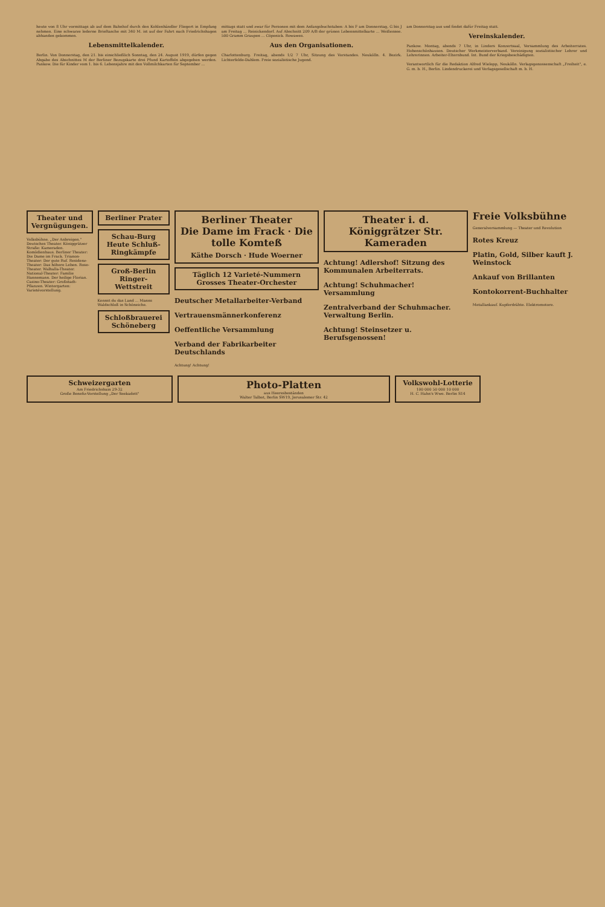heute von 8 Uhr vormittags ab auf dem Bahnhof durch den Kohlenhändler Fliegert in Empfang nehmen. Eine schwarze lederne Brieftasche mit 340 M. ist auf der Fahrt nach Friedrichshagen abhanden gekommen.
Lebensmittelkalender.
Berlin. Von Donnerstag, den 21. bis einschließlich Sonntag, den 24. August 1919, dürfen gegen Abgabe des Abschnittes M der Berliner Bezugskarte drei Pfund Kartoffeln abgegeben werden. Pankow. Die für Kinder vom 1. bis 6. Lebensjahre mit den Vollmilchkarten für September ...
mittags statt und zwar für Personen mit dem Anfangsbuchstaben: A bis F am Donnerstag, G bis J am Freitag ... Reinickendorf. Auf Abschnitt 209 A/B der grünen Lebensmittelkarte ... Weißensee. 500 Gramm Graupen ... Cöpenick. Rowawes.
Aus den Organisationen.
Charlottenburg. Freitag, abends 1/2 7 Uhr, Sitzung des Vorstandes. Neukölln. 4. Bezirk. Lichterfelde-Dahlem. Freie sozialistische Jugend.
am Donnerstag aus und findet dafür Freitag statt.
Vereinskalender.
Pankow. Montag, abends 7 Uhr, in Linders Konzertsaal, Versammlung des Arbeiterrates. Hohenschönhausen. Deutscher Werkmeisterverband. Vereinigung sozialistischer Lehrer und Lehrerinnen. Arbeiter-Elternbund. Int. Bund der Kriegsbeschädigten.
Verantwortlich für die Redaktion Alfred Wielepp, Neukölln. Verlagsgenossenschaft „Freiheit", e. G. m. b. H., Berlin. Lindendruckerei und Verlagsgesellschaft m. b. H.
Theater und Vergnügungen.
Volksbühne. „Der Anbreigen." Deutsches Theater. Königgrätzer Straße: Kameraden. Komödienhaus. Berliner Theater: Die Dame im Frack. Trianon-Theater: Der gute Ruf. Residenz-Theater: Das höhere Leben. Rose-Theater. Walhalla-Theater. National-Theater: Familie Hannemann. Der heilige Florian. Casino-Theater: Großstadt-Pflanzen. Wintergarten: Varietévorstellung.
Berliner Prater
Schau-Burg
Heute Schluß-Ringkämpfe
Groß-Berlin
Ringer-Wettstreit
Kennst du das Land ... Manns Waldschloß in Schöneiche.
Schloßbrauerei Schöneberg
Berliner Theater
Die Dame im Frack · Die tolle Komteß
Käthe Dorsch · Hude Woerner
Täglich 12 Varieté-Nummern
Grosses Theater-Orchester
Deutscher Metallarbeiter-Verband
Vertrauensmännerkonferenz
Oeffentliche Versammlung
Verband der Fabrikarbeiter Deutschlands
Achtung! Achtung!
Theater i. d. Königgrätzer Str.
Kameraden
Achtung! Adlershof! Sitzung des Kommunalen Arbeiterrats.
Achtung! Schuhmacher! Versammlung
Zentralverband der Schuhmacher. Verwaltung Berlin.
Achtung! Steinsetzer u. Berufsgenossen!
Freie Volksbühne
Generalversammlung — Theater und Revolution
Rotes Kreuz
Platin, Gold, Silber kauft J. Weinstock
Ankauf von Brillanten
Kontokorrent-Buchhalter
Metallankauf. Kupferdrähte. Elektromotore.
Schweizergarten
Am Friedrichshain 29-32
Große Benefiz-Vorstellung „Der Seekadett"
Photo-Platten
aus Heeresbeständen
Walter Talbot, Berlin SW19, Jerusalemer Str. 42
Volkswohl-Lotterie
100 000 50 000 10 000
H. C. Hahn's Wwe. Berlin S14